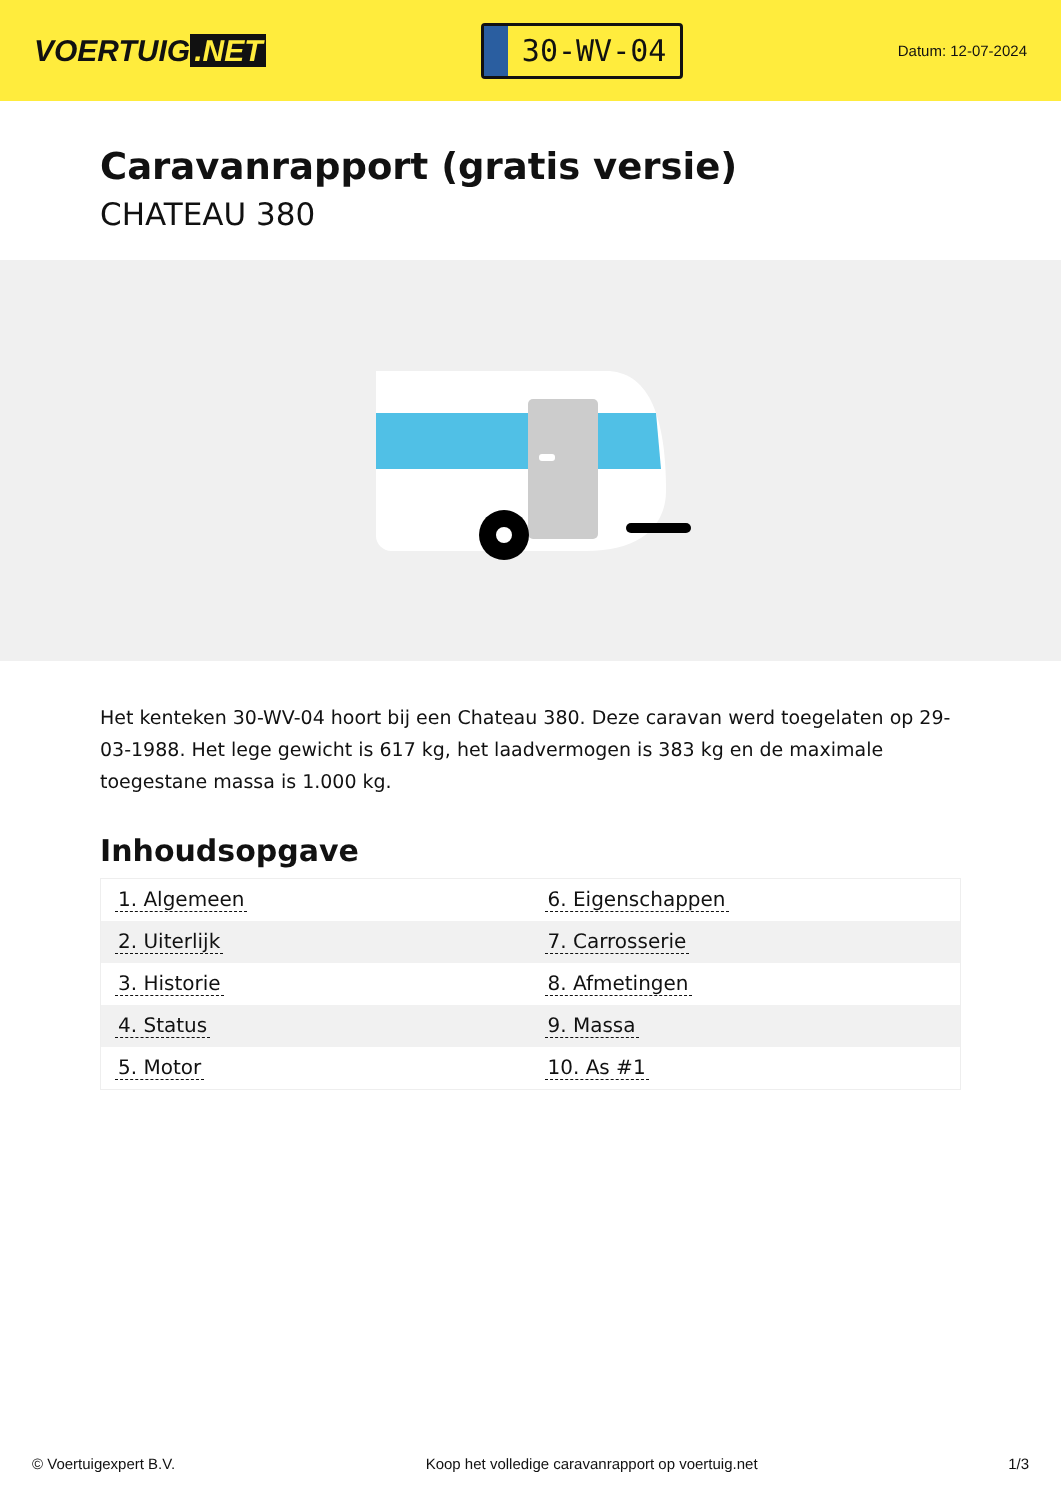VOERTUIG.NET
30-WV-04
Datum: 12-07-2024
Caravanrapport (gratis versie)
CHATEAU 380
Het kenteken 30-WV-04 hoort bij een Chateau 380. Deze caravan werd toegelaten op 29-03-1988. Het lege gewicht is 617 kg, het laadvermogen is 383 kg en de maximale toegestane massa is 1.000 kg.
Inhoudsopgave
| 1. Algemeen | 6. Eigenschappen |
| 2. Uiterlijk | 7. Carrosserie |
| 3. Historie | 8. Afmetingen |
| 4. Status | 9. Massa |
| 5. Motor | 10. As #1 |
© Voertuigexpert B.V. Koop het volledige caravanrapport op voertuig.net 1/3